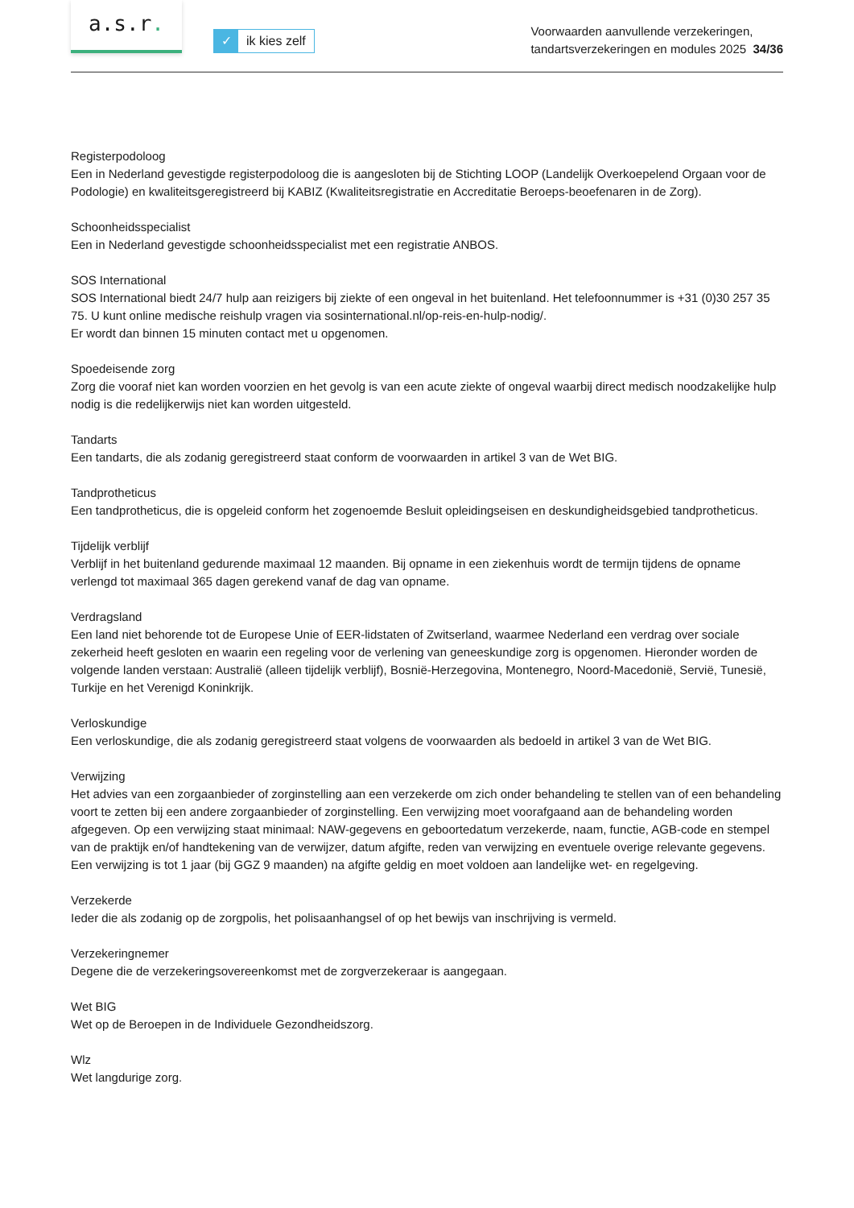a.s.r.
✓ ik kies zelf
Voorwaarden aanvullende verzekeringen,
tandartsverzekeringen en modules 2025 34/36
Registerpodoloog
Een in Nederland gevestigde registerpodoloog die is aangesloten bij de Stichting LOOP (Landelijk Overkoepelend Orgaan voor de Podologie) en kwaliteitsgeregistreerd bij KABIZ (Kwaliteitsregistratie en Accreditatie Beroeps-beoefenaren in de Zorg).
Schoonheidsspecialist
Een in Nederland gevestigde schoonheidsspecialist met een registratie ANBOS.
SOS International
SOS International biedt 24/7 hulp aan reizigers bij ziekte of een ongeval in het buitenland. Het telefoonnummer is +31 (0)30 257 35 75. U kunt online medische reishulp vragen via sosinternational.nl/op-reis-en-hulp-nodig/.
Er wordt dan binnen 15 minuten contact met u opgenomen.
Spoedeisende zorg
Zorg die vooraf niet kan worden voorzien en het gevolg is van een acute ziekte of ongeval waarbij direct medisch noodzakelijke hulp nodig is die redelijkerwijs niet kan worden uitgesteld.
Tandarts
Een tandarts, die als zodanig geregistreerd staat conform de voorwaarden in artikel 3 van de Wet BIG.
Tandprotheticus
Een tandprotheticus, die is opgeleid conform het zogenoemde Besluit opleidingseisen en deskundigheidsgebied tandprotheticus.
Tijdelijk verblijf
Verblijf in het buitenland gedurende maximaal 12 maanden. Bij opname in een ziekenhuis wordt de termijn tijdens de opname verlengd tot maximaal 365 dagen gerekend vanaf de dag van opname.
Verdragsland
Een land niet behorende tot de Europese Unie of EER-lidstaten of Zwitserland, waarmee Nederland een verdrag over sociale zekerheid heeft gesloten en waarin een regeling voor de verlening van geneeskundige zorg is opgenomen. Hieronder worden de volgende landen verstaan: Australië (alleen tijdelijk verblijf), Bosnië-Herzegovina, Montenegro, Noord-Macedonië, Servië, Tunesië, Turkije en het Verenigd Koninkrijk.
Verloskundige
Een verloskundige, die als zodanig geregistreerd staat volgens de voorwaarden als bedoeld in artikel 3 van de Wet BIG.
Verwijzing
Het advies van een zorgaanbieder of zorginstelling aan een verzekerde om zich onder behandeling te stellen van of een behandeling voort te zetten bij een andere zorgaanbieder of zorginstelling. Een verwijzing moet voorafgaand aan de behandeling worden afgegeven. Op een verwijzing staat minimaal: NAW-gegevens en geboortedatum verzekerde, naam, functie, AGB-code en stempel van de praktijk en/of handtekening van de verwijzer, datum afgifte, reden van verwijzing en eventuele overige relevante gegevens. Een verwijzing is tot 1 jaar (bij GGZ 9 maanden) na afgifte geldig en moet voldoen aan landelijke wet- en regelgeving.
Verzekerde
Ieder die als zodanig op de zorgpolis, het polisaanhangsel of op het bewijs van inschrijving is vermeld.
Verzekeringnemer
Degene die de verzekeringsovereenkomst met de zorgverzekeraar is aangegaan.
Wet BIG
Wet op de Beroepen in de Individuele Gezondheidszorg.
Wlz
Wet langdurige zorg.